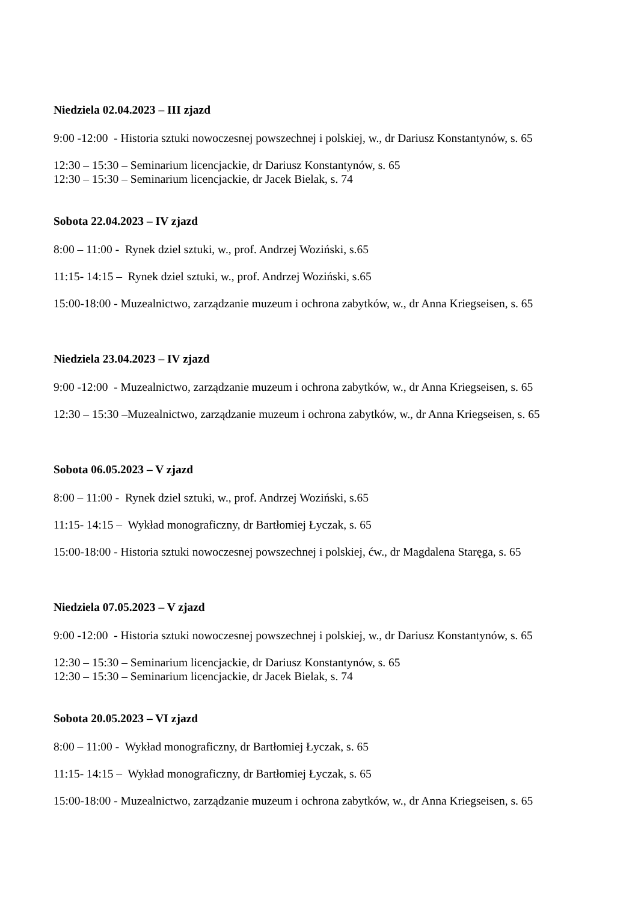Niedziela 02.04.2023 – III zjazd
9:00 -12:00 - Historia sztuki nowoczesnej powszechnej i polskiej, w., dr Dariusz Konstantynów, s. 65
12:30 – 15:30 – Seminarium licencjackie, dr Dariusz Konstantynów, s. 65 12:30 – 15:30 – Seminarium licencjackie, dr Jacek Bielak, s. 74
Sobota 22.04.2023 – IV zjazd
8:00 – 11:00 - Rynek dziel sztuki, w., prof. Andrzej Woziński, s.65
11:15- 14:15 – Rynek dziel sztuki, w., prof. Andrzej Woziński, s.65
15:00-18:00 - Muzealnictwo, zarządzanie muzeum i ochrona zabytków, w., dr Anna Kriegseisen, s. 65
Niedziela 23.04.2023 – IV zjazd
9:00 -12:00 - Muzealnictwo, zarządzanie muzeum i ochrona zabytków, w., dr Anna Kriegseisen, s. 65
12:30 – 15:30 –Muzealnictwo, zarządzanie muzeum i ochrona zabytków, w., dr Anna Kriegseisen, s. 65
Sobota 06.05.2023 – V zjazd
8:00 – 11:00 - Rynek dziel sztuki, w., prof. Andrzej Woziński, s.65
11:15- 14:15 – Wykład monograficzny, dr Bartłomiej Łyczak, s. 65
15:00-18:00 - Historia sztuki nowoczesnej powszechnej i polskiej, ćw., dr Magdalena Staręga, s. 65
Niedziela 07.05.2023 – V zjazd
9:00 -12:00 - Historia sztuki nowoczesnej powszechnej i polskiej, w., dr Dariusz Konstantynów, s. 65
12:30 – 15:30 – Seminarium licencjackie, dr Dariusz Konstantynów, s. 65 12:30 – 15:30 – Seminarium licencjackie, dr Jacek Bielak, s. 74
Sobota 20.05.2023 – VI zjazd
8:00 – 11:00 - Wykład monograficzny, dr Bartłomiej Łyczak, s. 65
11:15- 14:15 – Wykład monograficzny, dr Bartłomiej Łyczak, s. 65
15:00-18:00 - Muzealnictwo, zarządzanie muzeum i ochrona zabytków, w., dr Anna Kriegseisen, s. 65